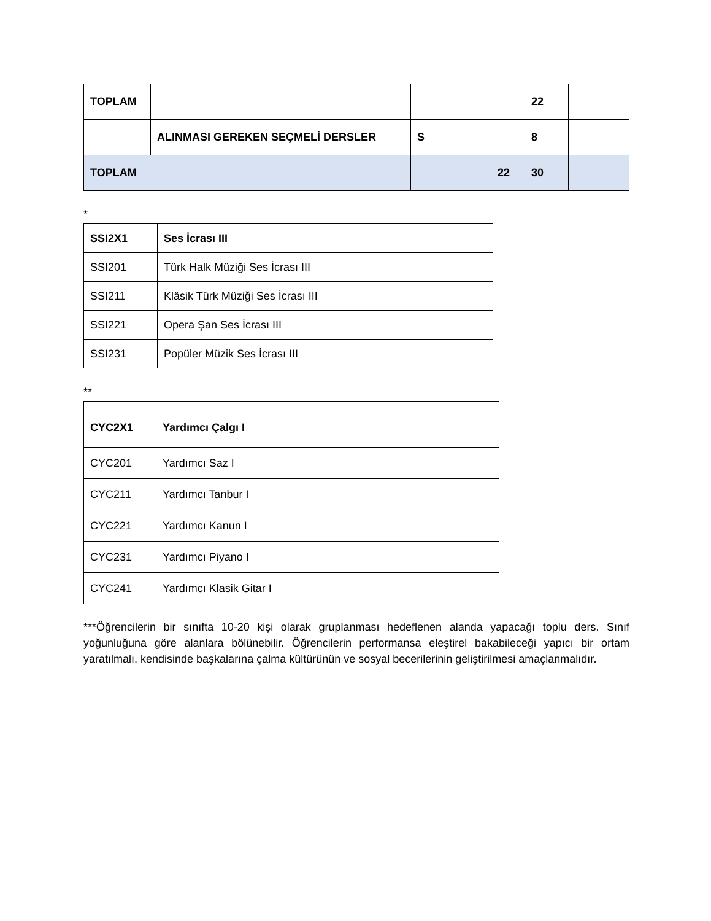| TOPLAM | | | | | | 22 | |
| | ALINMASI GEREKEN SEÇMELİ DERSLER | S | | | | 8 | |
| TOPLAM | | | | | 22 | 30 | |
*
| SSI2X1 | Ses İcrası III |
| SSI201 | Türk Halk Müziği Ses İcrası III |
| SSI211 | Klâsik Türk Müziği Ses İcrası III |
| SSI221 | Opera Şan Ses İcrası III |
| SSI231 | Popüler Müzik Ses İcrası III |
**
| CYC2X1 | Yardımcı Çalgı I |
| CYC201 | Yardımcı Saz I |
| CYC211 | Yardımcı Tanbur I |
| CYC221 | Yardımcı Kanun I |
| CYC231 | Yardımcı Piyano I |
| CYC241 | Yardımcı Klasik Gitar I |
***Öğrencilerin bir sınıfta 10-20 kişi olarak gruplanması hedeflenen alanda yapacağı toplu ders. Sınıf yoğunluğuna göre alanlara bölünebilir. Öğrencilerin performansa eleştirel bakabileceği yapıcı bir ortam yaratılmalı, kendisinde başkalarına çalma kültürünün ve sosyal becerilerinin geliştirilmesi amaçlanmalıdır.